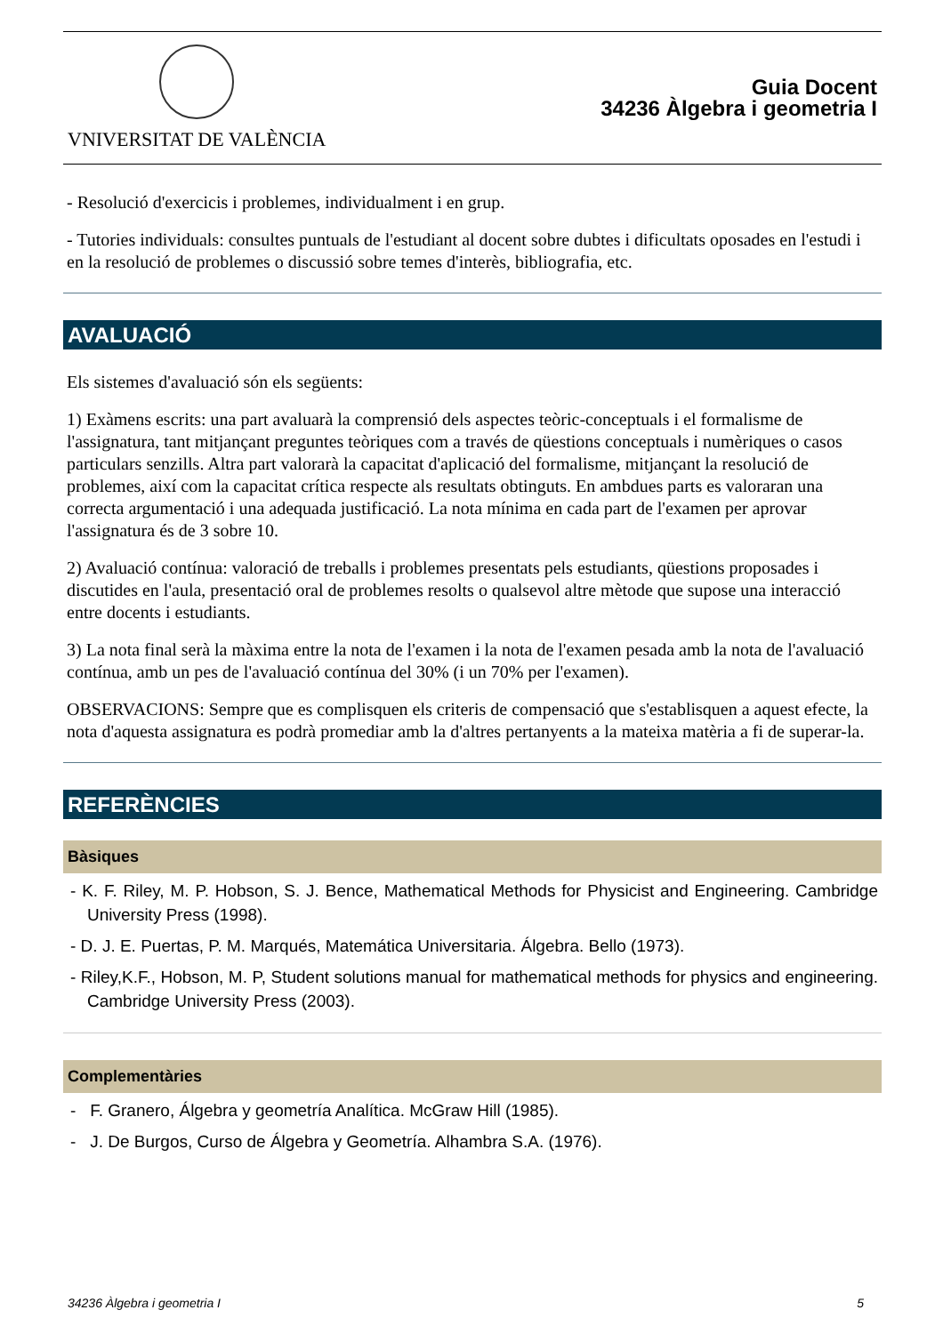VNIVERSITAT DE VALÈNCIA
Guia Docent
34236 Àlgebra i geometria I
- Resolució d'exercicis i problemes, individualment i en grup.
- Tutories individuals: consultes puntuals de l'estudiant al docent sobre dubtes i dificultats oposades en l'estudi i en la resolució de problemes o discussió sobre temes d'interès, bibliografia, etc.
AVALUACIÓ
Els sistemes d'avaluació són els següents:
1) Exàmens escrits: una part avaluarà la comprensió dels aspectes teòric-conceptuals i el formalisme de l'assignatura, tant mitjançant preguntes teòriques com a través de qüestions conceptuals i numèriques o casos particulars senzills. Altra part valorarà la capacitat d'aplicació del formalisme, mitjançant la resolució de problemes, així com la capacitat crítica respecte als resultats obtinguts. En ambdues parts es valoraran una correcta argumentació i una adequada justificació. La nota mínima en cada part de l'examen per aprovar l'assignatura és de 3 sobre 10.
2) Avaluació contínua: valoració de treballs i problemes presentats pels estudiants, qüestions proposades i discutides en l'aula, presentació oral de problemes resolts o qualsevol altre mètode que supose una interacció entre docents i estudiants.
3) La nota final serà la màxima entre la nota de l'examen i la nota de l'examen pesada amb la nota de l'avaluació contínua, amb un pes de l'avaluació contínua del 30% (i un 70% per l'examen).
OBSERVACIONS: Sempre que es complisquen els criteris de compensació que s'establisquen a aquest efecte, la nota d'aquesta assignatura es podrà promediar amb la d'altres pertanyents a la mateixa matèria a fi de superar-la.
REFERÈNCIES
Bàsiques
- K. F. Riley, M. P. Hobson, S. J. Bence, Mathematical Methods for Physicist and Engineering. Cambridge University Press (1998).
- D. J. E. Puertas, P. M. Marqués, Matemática Universitaria. Álgebra. Bello (1973).
- Riley,K.F., Hobson, M. P, Student solutions manual for mathematical methods for physics and engineering. Cambridge University Press (2003).
Complementàries
- F. Granero, Álgebra y geometría Analítica. McGraw Hill (1985).
- J. De Burgos, Curso de Álgebra y Geometría. Alhambra S.A. (1976).
34236 Àlgebra i geometria I 5